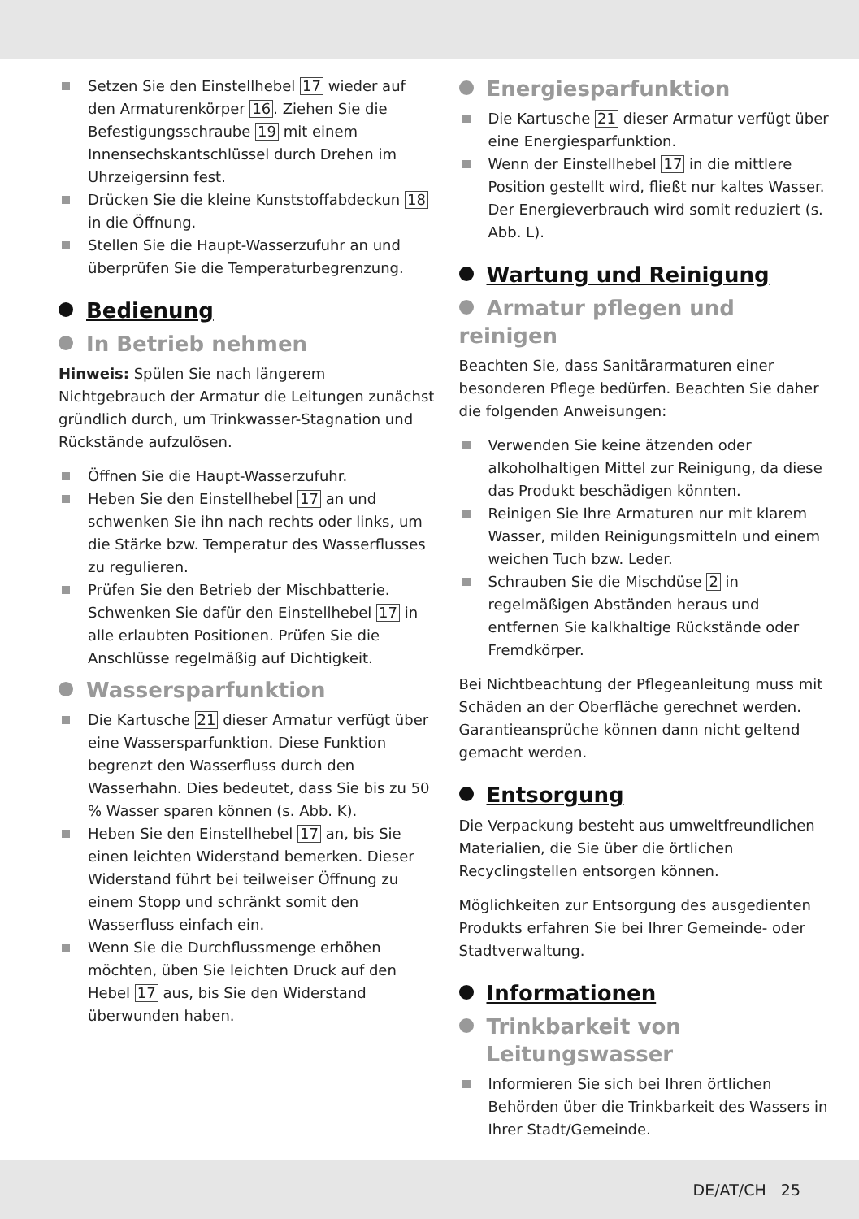Setzen Sie den Einstellhebel 17 wieder auf den Armaturenkörper 16. Ziehen Sie die Befestigungsschraube 19 mit einem Innensechskantschlüssel durch Drehen im Uhrzeigersinn fest.
Drücken Sie die kleine Kunststoffabdeckun 18 in die Öffnung.
Stellen Sie die Haupt-Wasserzufuhr an und überprüfen Sie die Temperaturbegrenzung.
Bedienung
In Betrieb nehmen
Hinweis: Spülen Sie nach längerem Nichtgebrauch der Armatur die Leitungen zunächst gründlich durch, um Trinkwasser-Stagnation und Rückstände aufzulösen.
Öffnen Sie die Haupt-Wasserzufuhr.
Heben Sie den Einstellhebel 17 an und schwenken Sie ihn nach rechts oder links, um die Stärke bzw. Temperatur des Wasserflusses zu regulieren.
Prüfen Sie den Betrieb der Mischbatterie. Schwenken Sie dafür den Einstellhebel 17 in alle erlaubten Positionen. Prüfen Sie die Anschlüsse regelmäßig auf Dichtigkeit.
Wassersparfunktion
Die Kartusche 21 dieser Armatur verfügt über eine Wassersparfunktion. Diese Funktion begrenzt den Wasserfluss durch den Wasserhahn. Dies bedeutet, dass Sie bis zu 50 % Wasser sparen können (s. Abb. K).
Heben Sie den Einstellhebel 17 an, bis Sie einen leichten Widerstand bemerken. Dieser Widerstand führt bei teilweiser Öffnung zu einem Stopp und schränkt somit den Wasserfluss einfach ein.
Wenn Sie die Durchflussmenge erhöhen möchten, üben Sie leichten Druck auf den Hebel 17 aus, bis Sie den Widerstand überwunden haben.
Energiesparfunktion
Die Kartusche 21 dieser Armatur verfügt über eine Energiesparfunktion.
Wenn der Einstellhebel 17 in die mittlere Position gestellt wird, fließt nur kaltes Wasser. Der Energieverbrauch wird somit reduziert (s. Abb. L).
Wartung und Reinigung
Armatur pflegen und reinigen
Beachten Sie, dass Sanitärarmaturen einer besonderen Pflege bedürfen. Beachten Sie daher die folgenden Anweisungen:
Verwenden Sie keine ätzenden oder alkoholhaltigen Mittel zur Reinigung, da diese das Produkt beschädigen könnten.
Reinigen Sie Ihre Armaturen nur mit klarem Wasser, milden Reinigungsmitteln und einem weichen Tuch bzw. Leder.
Schrauben Sie die Mischdüse 2 in regelmäßigen Abständen heraus und entfernen Sie kalkhaltige Rückstände oder Fremdkörper.
Bei Nichtbeachtung der Pflegeanleitung muss mit Schäden an der Oberfläche gerechnet werden. Garantieansprüche können dann nicht geltend gemacht werden.
Entsorgung
Die Verpackung besteht aus umweltfreundlichen Materialien, die Sie über die örtlichen Recyclingstellen entsorgen können.
Möglichkeiten zur Entsorgung des ausgedienten Produkts erfahren Sie bei Ihrer Gemeinde- oder Stadtverwaltung.
Informationen
Trinkbarkeit von
Leitungswasser
Informieren Sie sich bei Ihren örtlichen Behörden über die Trinkbarkeit des Wassers in Ihrer Stadt/Gemeinde.
DE/AT/CH 25